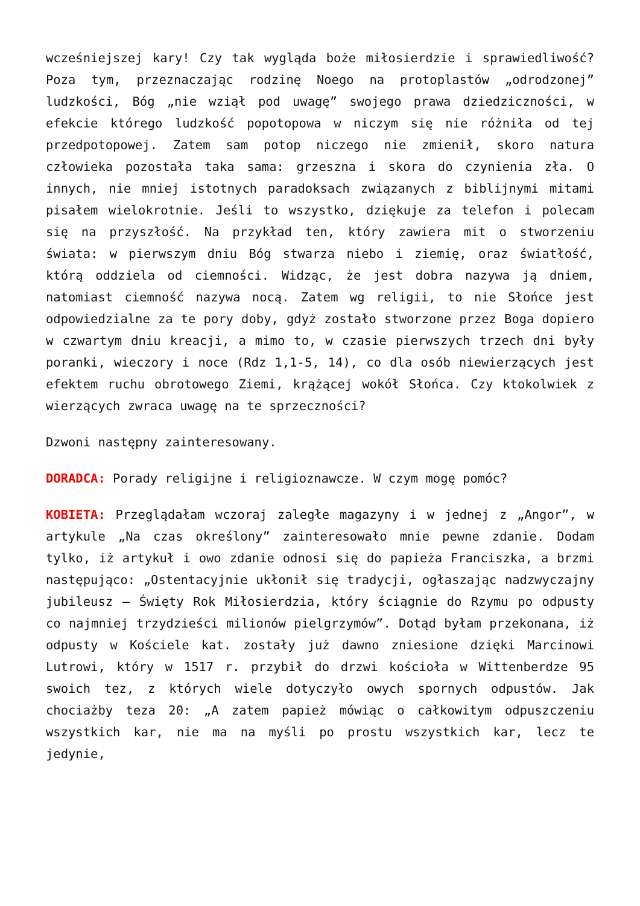wcześniejszej kary! Czy tak wygląda boże miłosierdzie i sprawiedliwość? Poza tym, przeznaczając rodzinę Noego na protoplastów „odrodzonej” ludzkości, Bóg „nie wziął pod uwagę” swojego prawa dziedziczności, w efekcie którego ludzkość popotopowa w niczym się nie różniła od tej przedpotopowej. Zatem sam potop niczego nie zmienił, skoro natura człowieka pozostała taka sama: grzeszna i skora do czynienia zła. O innych, nie mniej istotnych paradoksach związanych z biblijnymi mitami pisałem wielokrotnie. Jeśli to wszystko, dziękuje za telefon i polecam się na przyszłość. Na przykład ten, który zawiera mit o stworzeniu świata: w pierwszym dniu Bóg stwarza niebo i ziemię, oraz światłość, którą oddziela od ciemności. Widząc, że jest dobra nazywa ją dniem, natomiast ciemność nazywa nocą. Zatem wg religii, to nie Słońce jest odpowiedzialne za te pory doby, gdyż zostało stworzone przez Boga dopiero w czwartym dniu kreacji, a mimo to, w czasie pierwszych trzech dni były poranki, wieczory i noce (Rdz 1,1-5, 14), co dla osób niewierzących jest efektem ruchu obrotowego Ziemi, krążącej wokół Słońca. Czy ktokolwiek z wierzących zwraca uwagę na te sprzeczności?
Dzwoni następny zainteresowany.
DORADCA: Porady religijne i religioznawcze. W czym mogę pomóc?
KOBIETA: Przeglądałam wczoraj zaległe magazyny i w jednej z „Angor”, w artykule „Na czas określony” zainteresowało mnie pewne zdanie. Dodam tylko, iż artykuł i owo zdanie odnosi się do papieża Franciszka, a brzmi następująco: „Ostentacyjnie ukłonił się tradycji, ogłaszając nadzwyczajny jubileusz – Święty Rok Miłosierdzia, który ściągnie do Rzymu po odpusty co najmniej trzydzieści milionów pielgrzymów”. Dotąd byłam przekonana, iż odpusty w Kościele kat. zostały już dawno zniesione dzięki Marcinowi Lutrowi, który w 1517 r. przybił do drzwi kościoła w Wittenberdze 95 swoich tez, z których wiele dotyczyło owych spornych odpustów. Jak chociażby teza 20: „A zatem papież mówiąc o całkowitym odpuszczeniu wszystkich kar, nie ma na myśli po prostu wszystkich kar, lecz te jedynie,